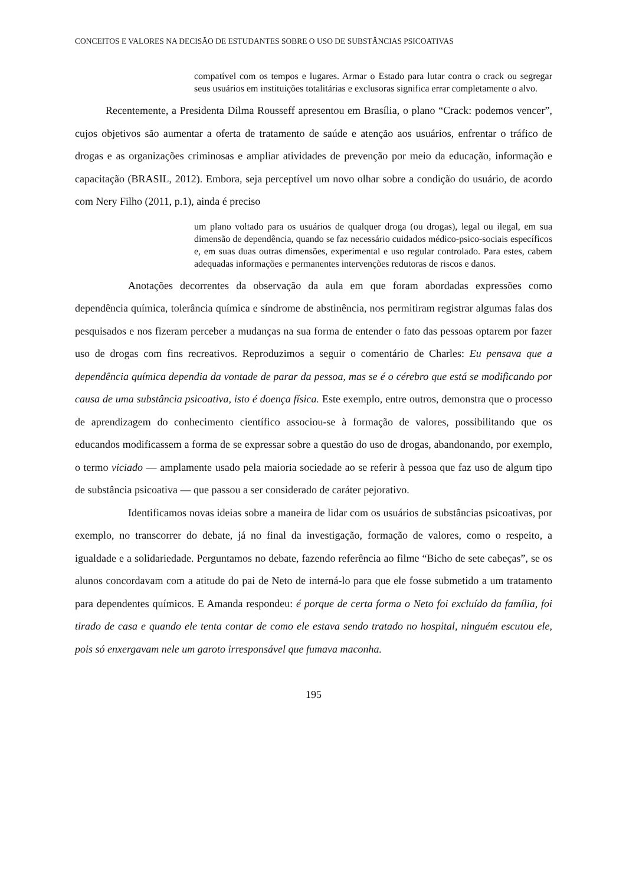CONCEITOS E VALORES NA DECISÃO DE ESTUDANTES SOBRE O USO DE SUBSTÂNCIAS PSICOATIVAS
compatível com os tempos e lugares. Armar o Estado para lutar contra o crack ou segregar seus usuários em instituições totalitárias e exclusoras significa errar completamente o alvo.
Recentemente, a Presidenta Dilma Rousseff apresentou em Brasília, o plano “Crack: podemos vencer”, cujos objetivos são aumentar a oferta de tratamento de saúde e atenção aos usuários, enfrentar o tráfico de drogas e as organizações criminosas e ampliar atividades de prevenção por meio da educação, informação e capacitação (BRASIL, 2012). Embora, seja perceptível um novo olhar sobre a condição do usuário, de acordo com Nery Filho (2011, p.1), ainda é preciso
um plano voltado para os usuários de qualquer droga (ou drogas), legal ou ilegal, em sua dimensão de dependência, quando se faz necessário cuidados médico-psico-sociais específicos e, em suas duas outras dimensões, experimental e uso regular controlado. Para estes, cabem adequadas informações e permanentes intervenções redutoras de riscos e danos.
Anotações decorrentes da observação da aula em que foram abordadas expressões como dependência química, tolerância química e síndrome de abstinência, nos permitiram registrar algumas falas dos pesquisados e nos fizeram perceber a mudanças na sua forma de entender o fato das pessoas optarem por fazer uso de drogas com fins recreativos. Reproduzimos a seguir o comentário de Charles: Eu pensava que a dependência química dependia da vontade de parar da pessoa, mas se é o cérebro que está se modificando por causa de uma substância psicoativa, isto é doença física. Este exemplo, entre outros, demonstra que o processo de aprendizagem do conhecimento científico associou-se à formação de valores, possibilitando que os educandos modificassem a forma de se expressar sobre a questão do uso de drogas, abandonando, por exemplo, o termo viciado — amplamente usado pela maioria sociedade ao se referir à pessoa que faz uso de algum tipo de substância psicoativa — que passou a ser considerado de caráter pejorativo.
Identificamos novas ideias sobre a maneira de lidar com os usuários de substâncias psicoativas, por exemplo, no transcorrer do debate, já no final da investigação, formação de valores, como o respeito, a igualdade e a solidariedade. Perguntamos no debate, fazendo referência ao filme “Bicho de sete cabeças”, se os alunos concordavam com a atitude do pai de Neto de interná-lo para que ele fosse submetido a um tratamento para dependentes químicos. E Amanda respondeu: é porque de certa forma o Neto foi excluído da família, foi tirado de casa e quando ele tenta contar de como ele estava sendo tratado no hospital, ninguém escutou ele, pois só enxergavam nele um garoto irresponsável que fumava maconha.
195